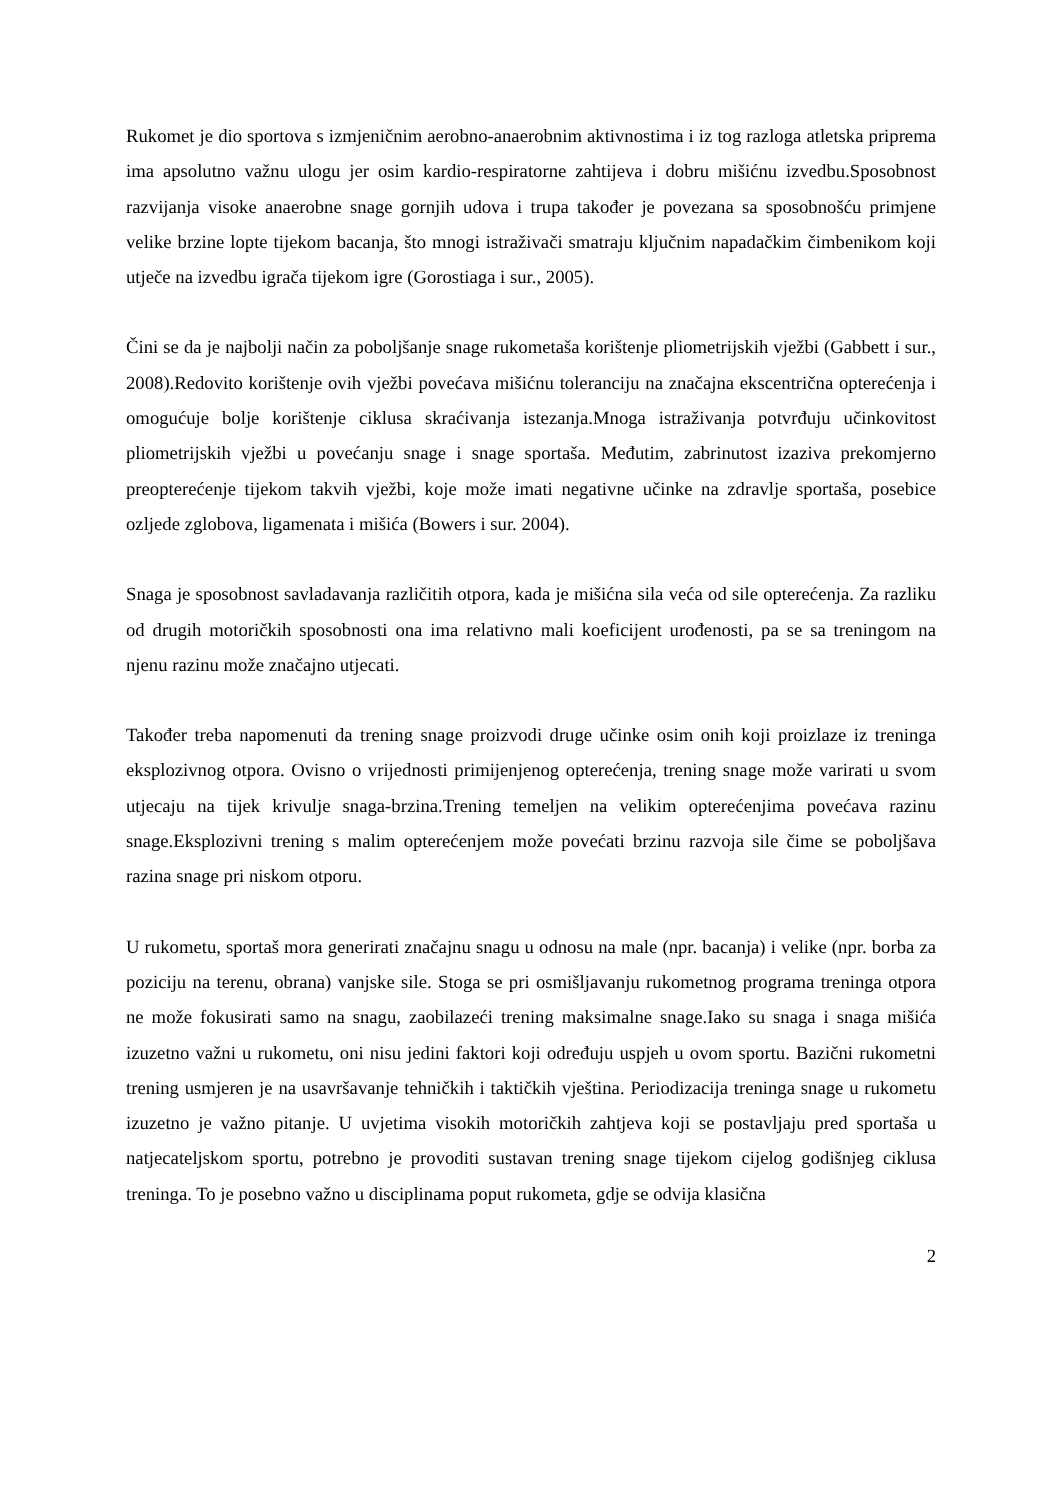Rukomet je dio sportova s izmjeničnim aerobno-anaerobnim aktivnostima i iz tog razloga atletska priprema ima apsolutno važnu ulogu jer osim kardio-respiratorne zahtijeva i dobru mišićnu izvedbu.Sposobnost razvijanja visoke anaerobne snage gornjih udova i trupa također je povezana sa sposobnošću primjene velike brzine lopte tijekom bacanja, što mnogi istraživači smatraju ključnim napadačkim čimbenikom koji utječe na izvedbu igrača tijekom igre (Gorostiaga i sur., 2005).
Čini se da je najbolji način za poboljšanje snage rukometaša korištenje pliometrijskih vježbi (Gabbett i sur., 2008).Redovito korištenje ovih vježbi povećava mišićnu toleranciju na značajna ekscentrična opterećenja i omogućuje bolje korištenje ciklusa skraćivanja istezanja.Mnoga istraživanja potvrđuju učinkovitost pliometrijskih vježbi u povećanju snage i snage sportaša. Međutim, zabrinutost izaziva prekomjerno preopterećenje tijekom takvih vježbi, koje može imati negativne učinke na zdravlje sportaša, posebice ozljede zglobova, ligamenata i mišića (Bowers i sur. 2004).
Snaga je sposobnost savladavanja različitih otpora, kada je mišićna sila veća od sile opterećenja. Za razliku od drugih motoričkih sposobnosti ona ima relativno mali koeficijent urođenosti, pa se sa treningom na njenu razinu može značajno utjecati.
Također treba napomenuti da trening snage proizvodi druge učinke osim onih koji proizlaze iz treninga eksplozivnog otpora. Ovisno o vrijednosti primijenjenog opterećenja, trening snage može varirati u svom utjecaju na tijek krivulje snaga-brzina.Trening temeljen na velikim opterećenjima povećava razinu snage.Eksplozivni trening s malim opterećenjem može povećati brzinu razvoja sile čime se poboljšava razina snage pri niskom otporu.
U rukometu, sportaš mora generirati značajnu snagu u odnosu na male (npr. bacanja) i velike (npr. borba za poziciju na terenu, obrana) vanjske sile. Stoga se pri osmišljavanju rukometnog programa treninga otpora ne može fokusirati samo na snagu, zaobilazeći trening maksimalne snage.Iako su snaga i snaga mišića izuzetno važni u rukometu, oni nisu jedini faktori koji određuju uspjeh u ovom sportu. Bazični rukometni trening usmjeren je na usavršavanje tehničkih i taktičkih vještina. Periodizacija treninga snage u rukometu izuzetno je važno pitanje. U uvjetima visokih motoričkih zahtjeva koji se postavljaju pred sportaša u natjecateljskom sportu, potrebno je provoditi sustavan trening snage tijekom cijelog godišnjeg ciklusa treninga. To je posebno važno u disciplinama poput rukometa, gdje se odvija klasična
2